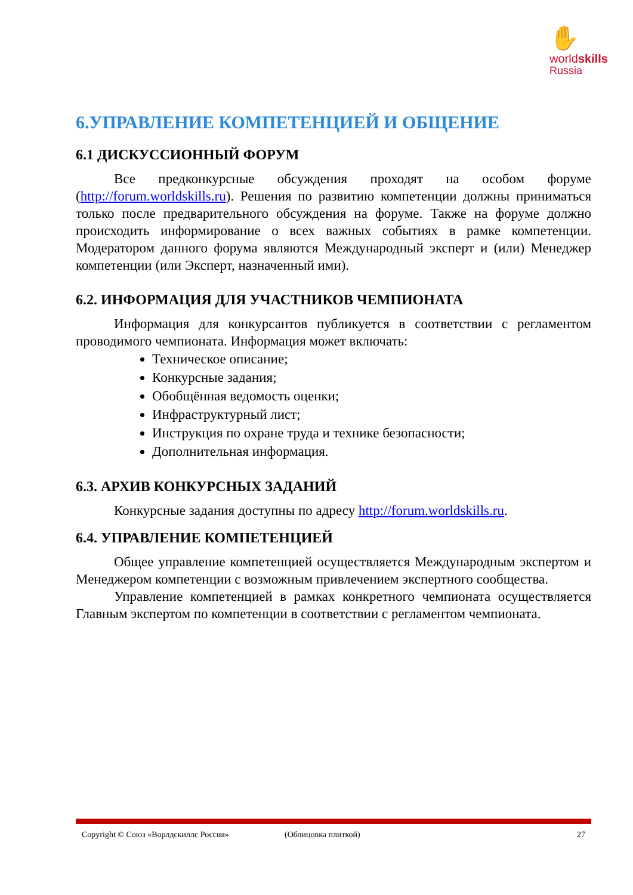✋
worldskills
Russia
6.УПРАВЛЕНИЕ КОМПЕТЕНЦИЕЙ И ОБЩЕНИЕ
6.1 ДИСКУССИОННЫЙ ФОРУМ
Все предконкурсные обсуждения проходят на особом форуме (http://forum.worldskills.ru). Решения по развитию компетенции должны приниматься только после предварительного обсуждения на форуме. Также на форуме должно происходить информирование о всех важных событиях в рамке компетенции. Модератором данного форума являются Международный эксперт и (или) Менеджер компетенции (или Эксперт, назначенный ими).
6.2. ИНФОРМАЦИЯ ДЛЯ УЧАСТНИКОВ ЧЕМПИОНАТА
Информация для конкурсантов публикуется в соответствии с регламентом проводимого чемпионата. Информация может включать:
Техническое описание;
Конкурсные задания;
Обобщённая ведомость оценки;
Инфраструктурный лист;
Инструкция по охране труда и технике безопасности;
Дополнительная информация.
6.3. АРХИВ КОНКУРСНЫХ ЗАДАНИЙ
Конкурсные задания доступны по адресу http://forum.worldskills.ru.
6.4. УПРАВЛЕНИЕ КОМПЕТЕНЦИЕЙ
Общее управление компетенцией осуществляется Международным экспертом и Менеджером компетенции с возможным привлечением экспертного сообщества.
Управление компетенцией в рамках конкретного чемпионата осуществляется Главным экспертом по компетенции в соответствии с регламентом чемпионата.
Copyright © Союз «Ворлдскиллс Россия» (Облицовка плиткой) 27